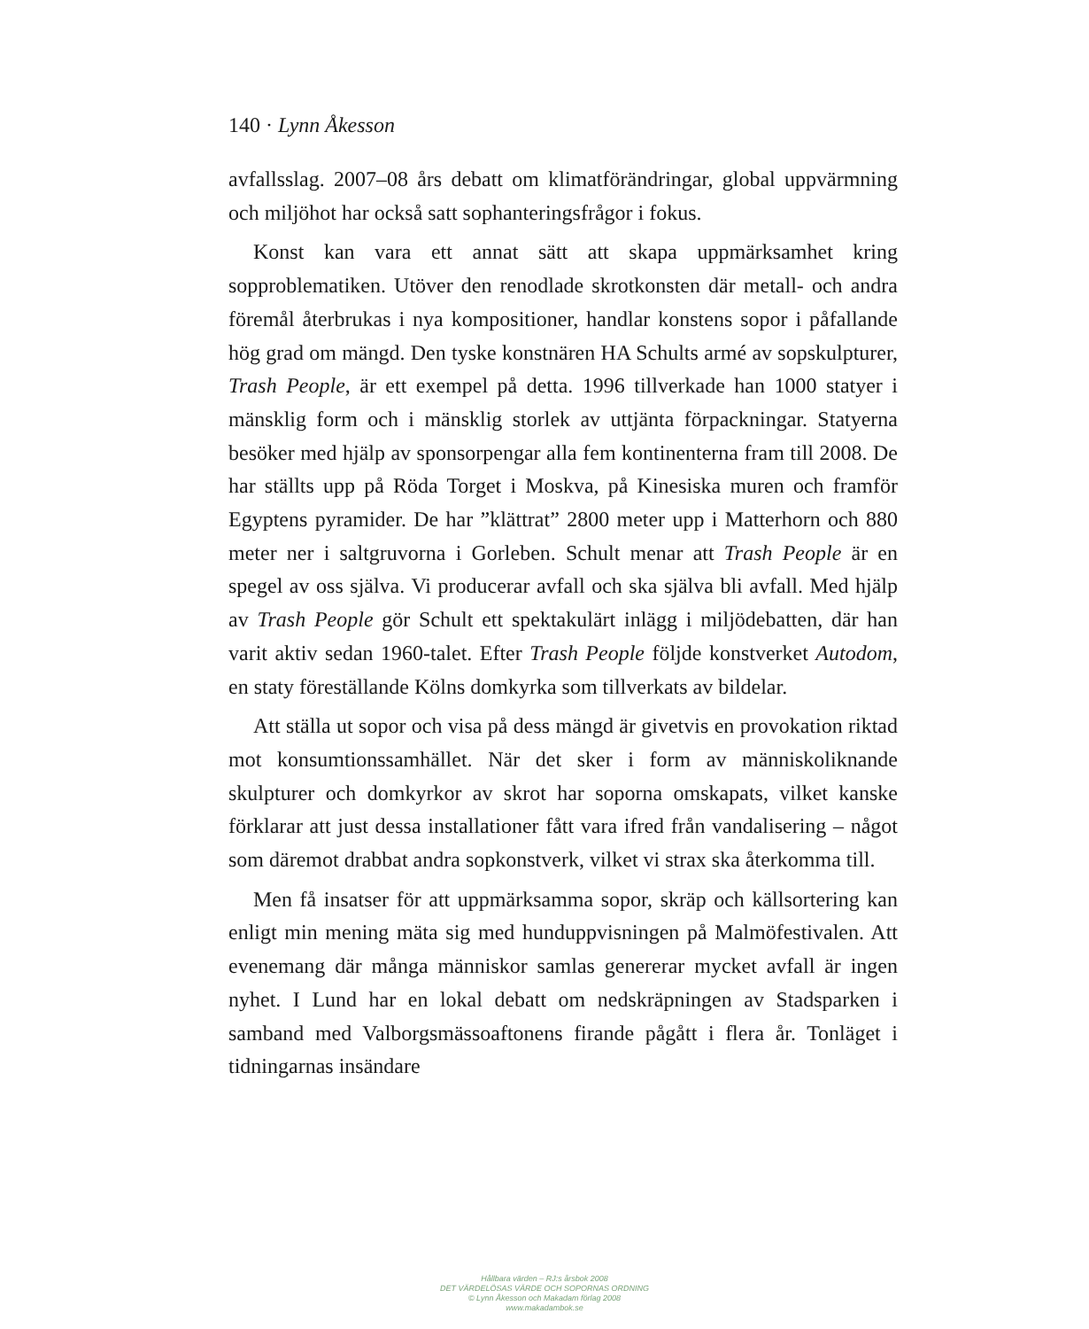140 · Lynn Åkesson
avfallsslag. 2007–08 års debatt om klimatförändringar, global uppvärmning och miljöhot har också satt sophanteringsfrågor i fokus.
Konst kan vara ett annat sätt att skapa uppmärksamhet kring sopproblematiken. Utöver den renodlade skrotkonsten där metall- och andra föremål återbrukas i nya kompositioner, handlar konstens sopor i påfallande hög grad om mängd. Den tyske konstnären HA Schults armé av sopskulpturer, Trash People, är ett exempel på detta. 1996 tillverkade han 1000 statyer i mänsklig form och i mänsklig storlek av uttjänta förpackningar. Statyerna besöker med hjälp av sponsorpengar alla fem kontinenterna fram till 2008. De har ställts upp på Röda Torget i Moskva, på Kinesiska muren och framför Egyptens pyramider. De har ”klättrat” 2800 meter upp i Matterhorn och 880 meter ner i saltgruvorna i Gorleben. Schult menar att Trash People är en spegel av oss själva. Vi producerar avfall och ska själva bli avfall. Med hjälp av Trash People gör Schult ett spektakulärt inlägg i miljödebatten, där han varit aktiv sedan 1960-talet. Efter Trash People följde konstverket Autodom, en staty föreställande Kölns domkyrka som tillverkats av bildelar.
Att ställa ut sopor och visa på dess mängd är givetvis en provokation riktad mot konsumtionssamhället. När det sker i form av människoliknande skulpturer och domkyrkor av skrot har soporna omskapats, vilket kanske förklarar att just dessa installationer fått vara ifred från vandalisering – något som däremot drabbat andra sopkonstverk, vilket vi strax ska återkomma till.
Men få insatser för att uppmärksamma sopor, skräp och källsortering kan enligt min mening mäta sig med hunduppvisningen på Malmöfestivalen. Att evenemang där många människor samlas genererar mycket avfall är ingen nyhet. I Lund har en lokal debatt om nedskräpningen av Stadsparken i samband med Valborgsmässoaftonens firande pågått i flera år. Tonläget i tidningarnas insändare
Hållbara värden – RJ:s årsbok 2008
DET VÄRDELÖSAS VÄRDE OCH SOPORNAS ORDNING
© Lynn Åkesson och Makadam förlag 2008
www.makadambok.se